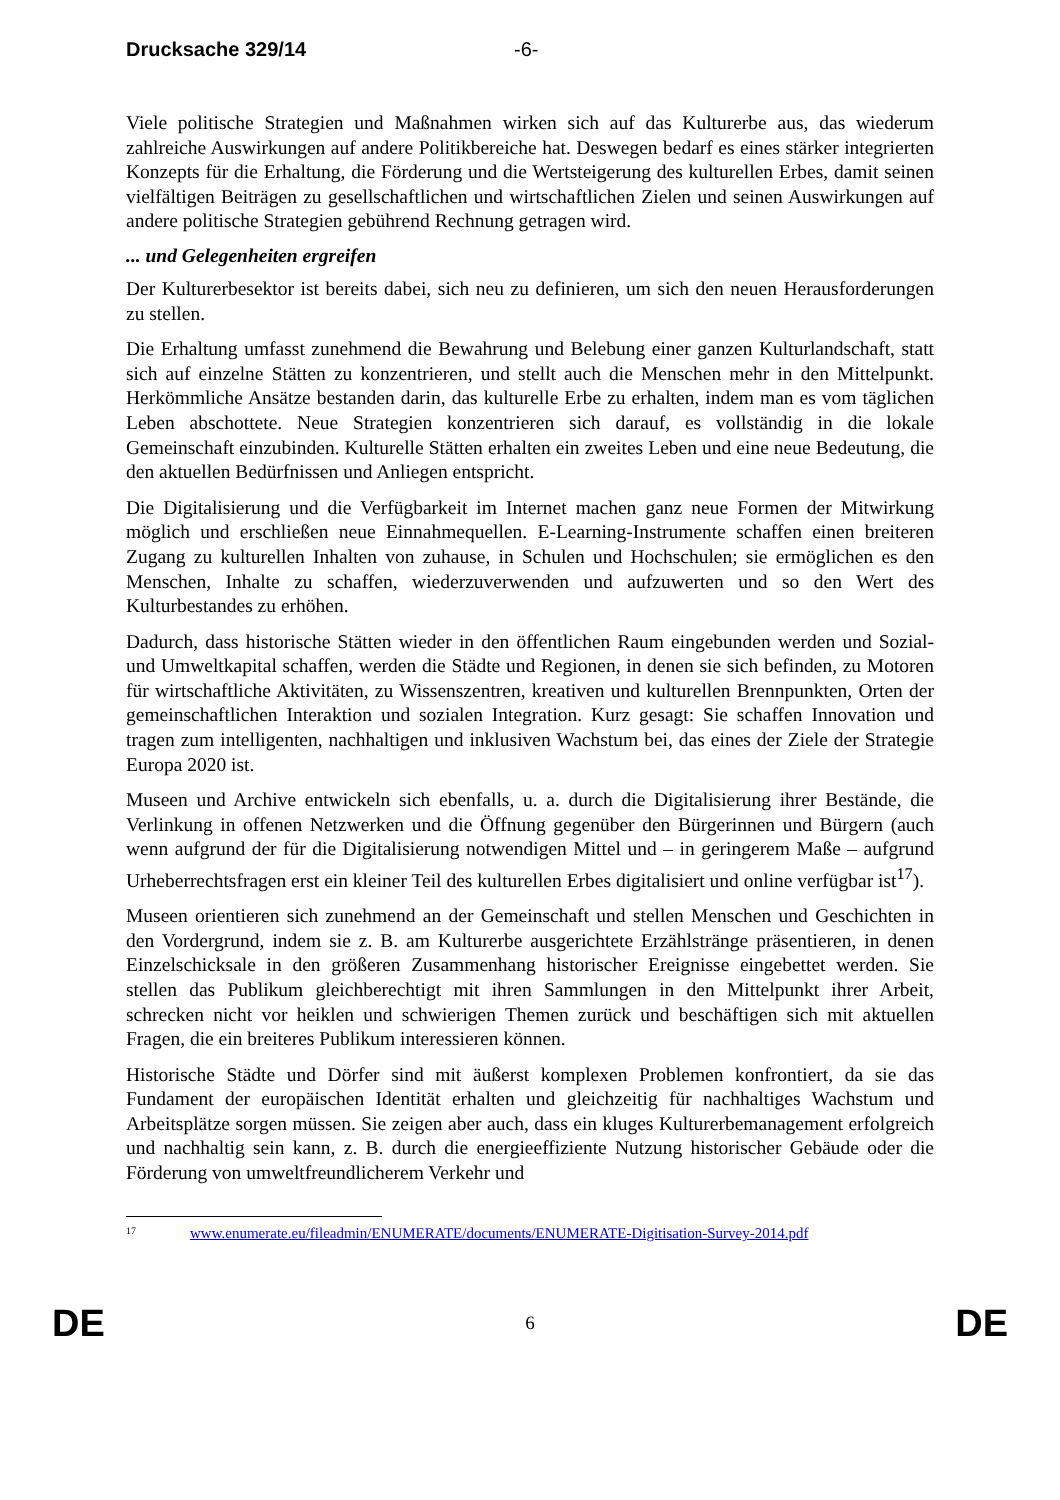Drucksache 329/14 -6-
Viele politische Strategien und Maßnahmen wirken sich auf das Kulturerbe aus, das wiederum zahlreiche Auswirkungen auf andere Politikbereiche hat. Deswegen bedarf es eines stärker integrierten Konzepts für die Erhaltung, die Förderung und die Wertsteigerung des kulturellen Erbes, damit seinen vielfältigen Beiträgen zu gesellschaftlichen und wirtschaftlichen Zielen und seinen Auswirkungen auf andere politische Strategien gebührend Rechnung getragen wird.
... und Gelegenheiten ergreifen
Der Kulturerbesektor ist bereits dabei, sich neu zu definieren, um sich den neuen Herausforderungen zu stellen.
Die Erhaltung umfasst zunehmend die Bewahrung und Belebung einer ganzen Kulturlandschaft, statt sich auf einzelne Stätten zu konzentrieren, und stellt auch die Menschen mehr in den Mittelpunkt. Herkömmliche Ansätze bestanden darin, das kulturelle Erbe zu erhalten, indem man es vom täglichen Leben abschottete. Neue Strategien konzentrieren sich darauf, es vollständig in die lokale Gemeinschaft einzubinden. Kulturelle Stätten erhalten ein zweites Leben und eine neue Bedeutung, die den aktuellen Bedürfnissen und Anliegen entspricht.
Die Digitalisierung und die Verfügbarkeit im Internet machen ganz neue Formen der Mitwirkung möglich und erschließen neue Einnahmequellen. E-Learning-Instrumente schaffen einen breiteren Zugang zu kulturellen Inhalten von zuhause, in Schulen und Hochschulen; sie ermöglichen es den Menschen, Inhalte zu schaffen, wiederzuverwenden und aufzuwerten und so den Wert des Kulturbestandes zu erhöhen.
Dadurch, dass historische Stätten wieder in den öffentlichen Raum eingebunden werden und Sozial- und Umweltkapital schaffen, werden die Städte und Regionen, in denen sie sich befinden, zu Motoren für wirtschaftliche Aktivitäten, zu Wissenszentren, kreativen und kulturellen Brennpunkten, Orten der gemeinschaftlichen Interaktion und sozialen Integration. Kurz gesagt: Sie schaffen Innovation und tragen zum intelligenten, nachhaltigen und inklusiven Wachstum bei, das eines der Ziele der Strategie Europa 2020 ist.
Museen und Archive entwickeln sich ebenfalls, u. a. durch die Digitalisierung ihrer Bestände, die Verlinkung in offenen Netzwerken und die Öffnung gegenüber den Bürgerinnen und Bürgern (auch wenn aufgrund der für die Digitalisierung notwendigen Mittel und – in geringerem Maße – aufgrund Urheberrechtsfragen erst ein kleiner Teil des kulturellen Erbes digitalisiert und online verfügbar ist<sup>17</sup>).
Museen orientieren sich zunehmend an der Gemeinschaft und stellen Menschen und Geschichten in den Vordergrund, indem sie z. B. am Kulturerbe ausgerichtete Erzählstränge präsentieren, in denen Einzelschicksale in den größeren Zusammenhang historischer Ereignisse eingebettet werden. Sie stellen das Publikum gleichberechtigt mit ihren Sammlungen in den Mittelpunkt ihrer Arbeit, schrecken nicht vor heiklen und schwierigen Themen zurück und beschäftigen sich mit aktuellen Fragen, die ein breiteres Publikum interessieren können.
Historische Städte und Dörfer sind mit äußerst komplexen Problemen konfrontiert, da sie das Fundament der europäischen Identität erhalten und gleichzeitig für nachhaltiges Wachstum und Arbeitsplätze sorgen müssen. Sie zeigen aber auch, dass ein kluges Kulturerbemanagement erfolgreich und nachhaltig sein kann, z. B. durch die energieeffiziente Nutzung historischer Gebäude oder die Förderung von umweltfreundlicherem Verkehr und
<sup>17</sup> www.enumerate.eu/fileadmin/ENUMERATE/documents/ENUMERATE-Digitisation-Survey-2014.pdf
DE 6 DE